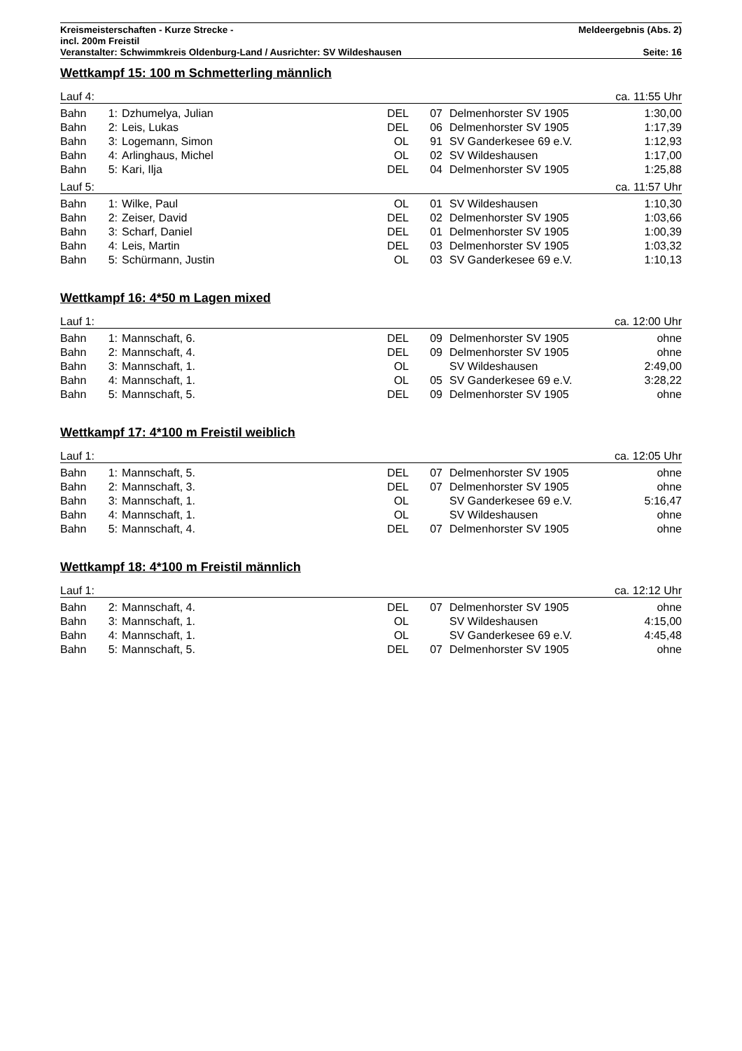Kreismeisterschaften - Kurze Strecke - Meldeergebnis (Abs. 2)
incl. 200m Freistil
Veranstalter: Schwimmkreis Oldenburg-Land / Ausrichter: SV Wildeshausen Seite: 16
Wettkampf 15: 100 m Schmetterling männlich
Lauf 4: ca. 11:55 Uhr
| Bahn | 1: | Dzhumelya, Julian | DEL | 07 | Delmenhorster SV 1905 | 1:30,00 |
| Bahn | 2: | Leis, Lukas | DEL | 06 | Delmenhorster SV 1905 | 1:17,39 |
| Bahn | 3: | Logemann, Simon | OL | 91 | SV Ganderkesee 69 e.V. | 1:12,93 |
| Bahn | 4: | Arlinghaus, Michel | OL | 02 | SV Wildeshausen | 1:17,00 |
| Bahn | 5: | Kari, Ilja | DEL | 04 | Delmenhorster SV 1905 | 1:25,88 |
Lauf 5: ca. 11:57 Uhr
| Bahn | 1: | Wilke, Paul | OL | 01 | SV Wildeshausen | 1:10,30 |
| Bahn | 2: | Zeiser, David | DEL | 02 | Delmenhorster SV 1905 | 1:03,66 |
| Bahn | 3: | Scharf, Daniel | DEL | 01 | Delmenhorster SV 1905 | 1:00,39 |
| Bahn | 4: | Leis, Martin | DEL | 03 | Delmenhorster SV 1905 | 1:03,32 |
| Bahn | 5: | Schürmann, Justin | OL | 03 | SV Ganderkesee 69 e.V. | 1:10,13 |
Wettkampf 16: 4*50 m Lagen mixed
Lauf 1: ca. 12:00 Uhr
| Bahn | 1: | Mannschaft, 6. | DEL | 09 | Delmenhorster SV 1905 | ohne |
| Bahn | 2: | Mannschaft, 4. | DEL | 09 | Delmenhorster SV 1905 | ohne |
| Bahn | 3: | Mannschaft, 1. | OL | | SV Wildeshausen | 2:49,00 |
| Bahn | 4: | Mannschaft, 1. | OL | 05 | SV Ganderkesee 69 e.V. | 3:28,22 |
| Bahn | 5: | Mannschaft, 5. | DEL | 09 | Delmenhorster SV 1905 | ohne |
Wettkampf 17: 4*100 m Freistil weiblich
Lauf 1: ca. 12:05 Uhr
| Bahn | 1: | Mannschaft, 5. | DEL | 07 | Delmenhorster SV 1905 | ohne |
| Bahn | 2: | Mannschaft, 3. | DEL | 07 | Delmenhorster SV 1905 | ohne |
| Bahn | 3: | Mannschaft, 1. | OL | | SV Ganderkesee 69 e.V. | 5:16,47 |
| Bahn | 4: | Mannschaft, 1. | OL | | SV Wildeshausen | ohne |
| Bahn | 5: | Mannschaft, 4. | DEL | 07 | Delmenhorster SV 1905 | ohne |
Wettkampf 18: 4*100 m Freistil männlich
Lauf 1: ca. 12:12 Uhr
| Bahn | 2: | Mannschaft, 4. | DEL | 07 | Delmenhorster SV 1905 | ohne |
| Bahn | 3: | Mannschaft, 1. | OL | | SV Wildeshausen | 4:15,00 |
| Bahn | 4: | Mannschaft, 1. | OL | | SV Ganderkesee 69 e.V. | 4:45,48 |
| Bahn | 5: | Mannschaft, 5. | DEL | 07 | Delmenhorster SV 1905 | ohne |